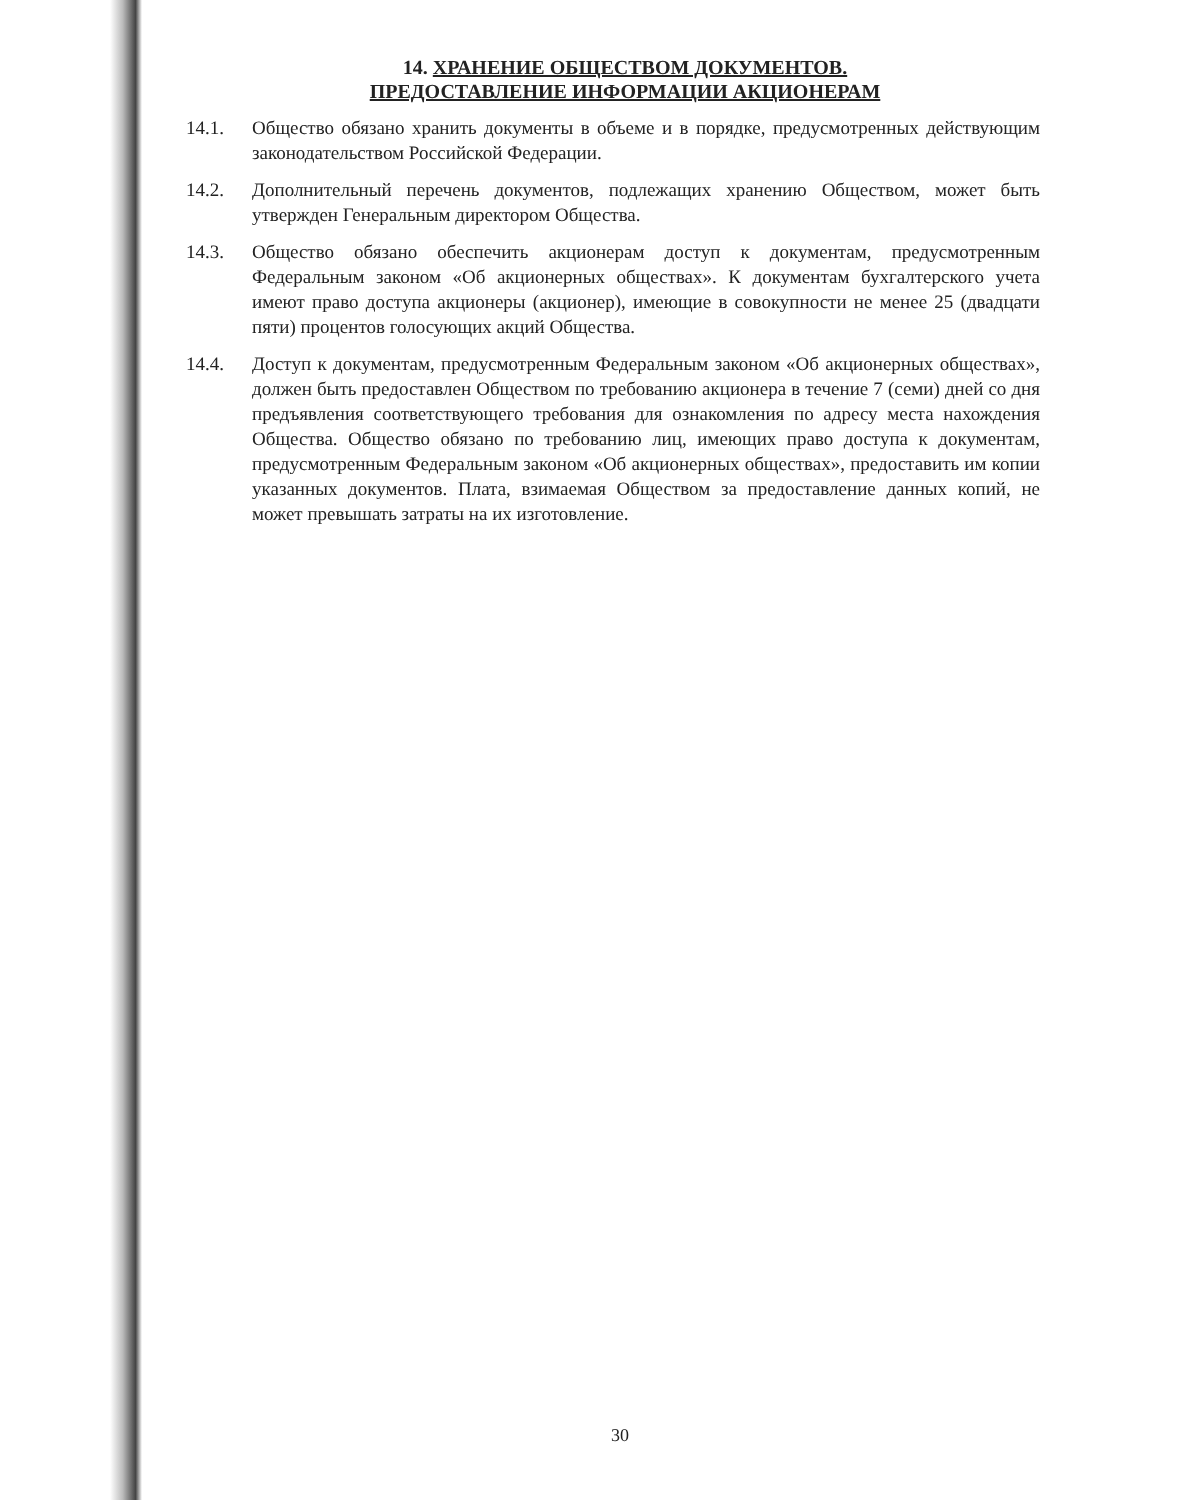14. ХРАНЕНИЕ ОБЩЕСТВОМ ДОКУМЕНТОВ.
ПРЕДОСТАВЛЕНИЕ ИНФОРМАЦИИ АКЦИОНЕРАМ
14.1. Общество обязано хранить документы в объеме и в порядке, предусмотренных действующим законодательством Российской Федерации.
14.2. Дополнительный перечень документов, подлежащих хранению Обществом, может быть утвержден Генеральным директором Общества.
14.3. Общество обязано обеспечить акционерам доступ к документам, предусмотренным Федеральным законом «Об акционерных обществах». К документам бухгалтерского учета имеют право доступа акционеры (акционер), имеющие в совокупности не менее 25 (двадцати пяти) процентов голосующих акций Общества.
14.4. Доступ к документам, предусмотренным Федеральным законом «Об акционерных обществах», должен быть предоставлен Обществом по требованию акционера в течение 7 (семи) дней со дня предъявления соответствующего требования для ознакомления по адресу места нахождения Общества. Общество обязано по требованию лиц, имеющих право доступа к документам, предусмотренным Федеральным законом «Об акционерных обществах», предоставить им копии указанных документов. Плата, взимаемая Обществом за предоставление данных копий, не может превышать затраты на их изготовление.
30